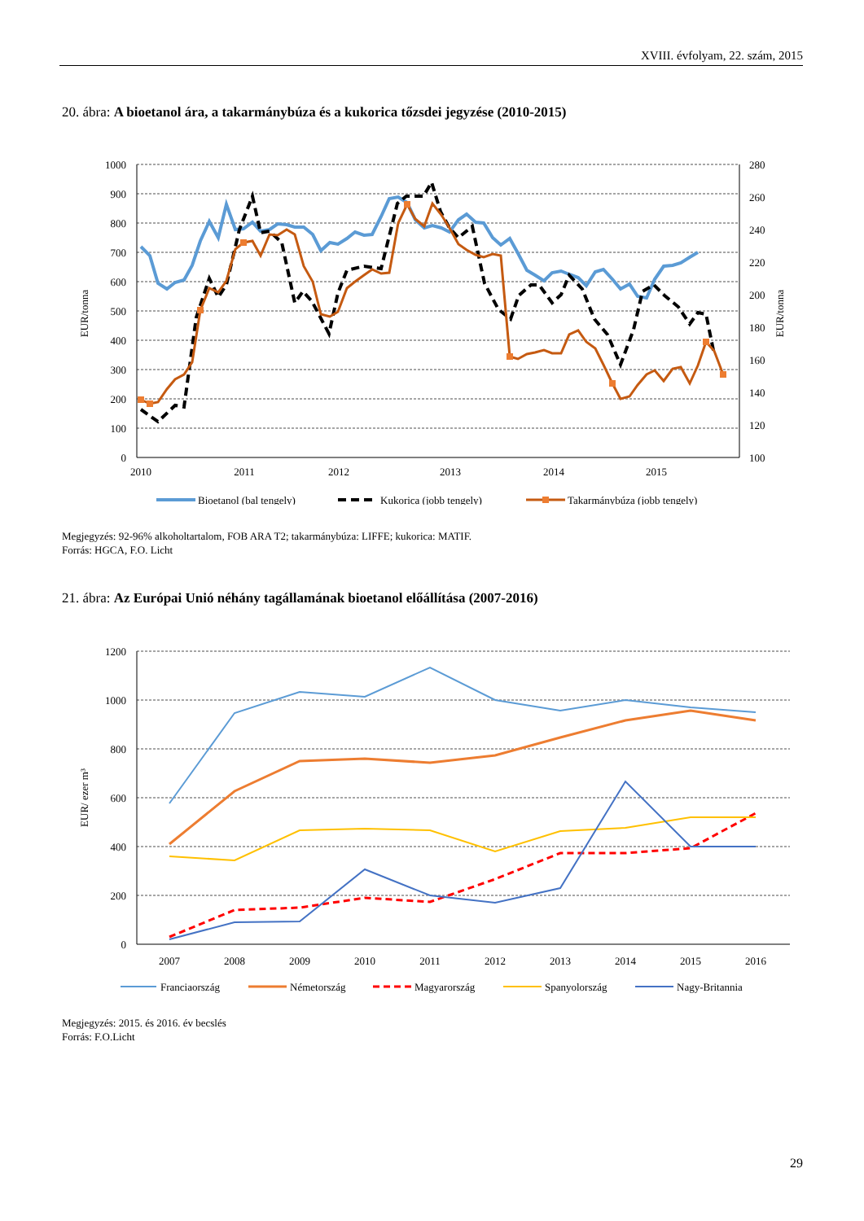XVIII. évfolyam, 22. szám, 2015
20. ábra: A bioetanol ára, a takarmánybúza és a kukorica tőzsdei jegyzése (2010-2015)
1000
900
800
700
600
500
400
300
200
100
0
280
260
240
220
200
180
160
140
120
100
2010
2011
2012
2013
2014
2015
EUR/tonna
EUR/tonna
Bioetanol (bal tengely)
Kukorica (jobb tengely)
Takarmánybúza (jobb tengely)
Megjegyzés: 92-96% alkoholtartalom, FOB ARA T2; takarmánybúza: LIFFE; kukorica: MATIF.
Forrás: HGCA, F.O. Licht
21. ábra: Az Európai Unió néhány tagállamának bioetanol előállítása (2007-2016)
1200
1000
800
600
400
200
0
EUR/ ezer m³
2007
2008
2009
2010
2011
2012
2013
2014
2015
2016
Franciaország
Németország
Magyarország
Spanyolország
Nagy-Britannia
Megjegyzés: 2015. és 2016. év becslés
Forrás: F.O.Licht
29